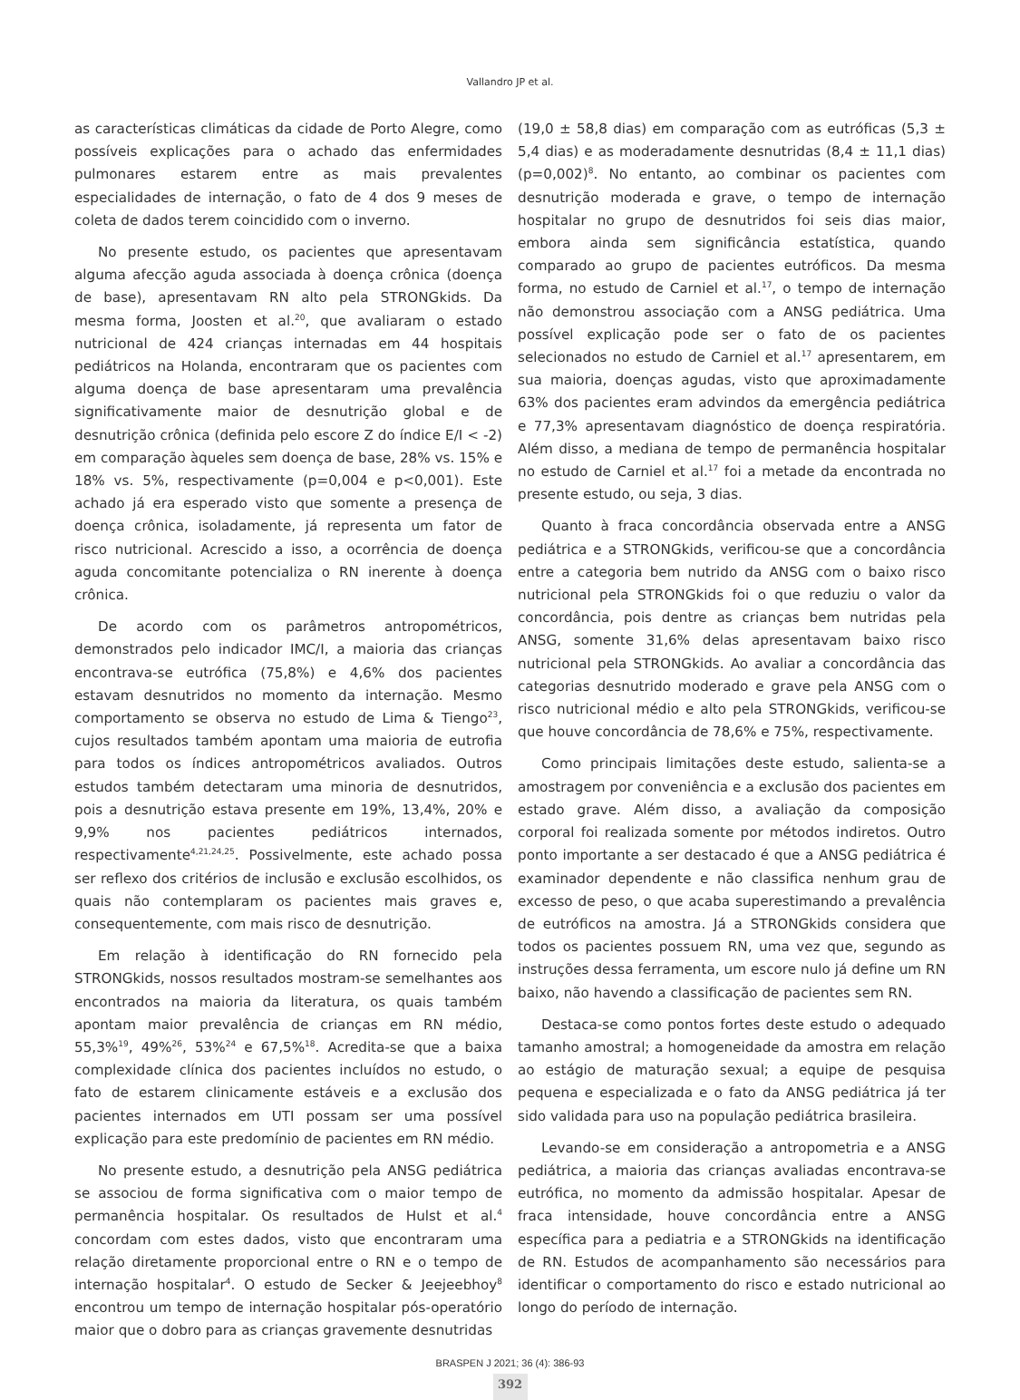Vallandro JP et al.
as características climáticas da cidade de Porto Alegre, como possíveis explicações para o achado das enfermidades pulmonares estarem entre as mais prevalentes especialidades de internação, o fato de 4 dos 9 meses de coleta de dados terem coincidido com o inverno.
No presente estudo, os pacientes que apresentavam alguma afecção aguda associada à doença crônica (doença de base), apresentavam RN alto pela STRONGkids. Da mesma forma, Joosten et al.<sup>20</sup>, que avaliaram o estado nutricional de 424 crianças internadas em 44 hospitais pediátricos na Holanda, encontraram que os pacientes com alguma doença de base apresentaram uma prevalência significativamente maior de desnutrição global e de desnutrição crônica (definida pelo escore Z do índice E/I < -2) em comparação àqueles sem doença de base, 28% vs. 15% e 18% vs. 5%, respectivamente (p=0,004 e p<0,001). Este achado já era esperado visto que somente a presença de doença crônica, isoladamente, já representa um fator de risco nutricional. Acrescido a isso, a ocorrência de doença aguda concomitante potencializa o RN inerente à doença crônica.
De acordo com os parâmetros antropométricos, demonstrados pelo indicador IMC/I, a maioria das crianças encontrava-se eutrófica (75,8%) e 4,6% dos pacientes estavam desnutridos no momento da internação. Mesmo comportamento se observa no estudo de Lima & Tiengo<sup>23</sup>, cujos resultados também apontam uma maioria de eutrofia para todos os índices antropométricos avaliados. Outros estudos também detectaram uma minoria de desnutridos, pois a desnutrição estava presente em 19%, 13,4%, 20% e 9,9% nos pacientes pediátricos internados, respectivamente<sup>4,21,24,25</sup>. Possivelmente, este achado possa ser reflexo dos critérios de inclusão e exclusão escolhidos, os quais não contemplaram os pacientes mais graves e, consequentemente, com mais risco de desnutrição.
Em relação à identificação do RN fornecido pela STRONGkids, nossos resultados mostram-se semelhantes aos encontrados na maioria da literatura, os quais também apontam maior prevalência de crianças em RN médio, 55,3%<sup>19</sup>, 49%<sup>26</sup>, 53%<sup>24</sup> e 67,5%<sup>18</sup>. Acredita-se que a baixa complexidade clínica dos pacientes incluídos no estudo, o fato de estarem clinicamente estáveis e a exclusão dos pacientes internados em UTI possam ser uma possível explicação para este predomínio de pacientes em RN médio.
No presente estudo, a desnutrição pela ANSG pediátrica se associou de forma significativa com o maior tempo de permanência hospitalar. Os resultados de Hulst et al.<sup>4</sup> concordam com estes dados, visto que encontraram uma relação diretamente proporcional entre o RN e o tempo de internação hospitalar<sup>4</sup>. O estudo de Secker & Jeejeebhoy<sup>8</sup> encontrou um tempo de internação hospitalar pós-operatório maior que o dobro para as crianças gravemente desnutridas
(19,0 ± 58,8 dias) em comparação com as eutróficas (5,3 ± 5,4 dias) e as moderadamente desnutridas (8,4 ± 11,1 dias) (p=0,002)<sup>8</sup>. No entanto, ao combinar os pacientes com desnutrição moderada e grave, o tempo de internação hospitalar no grupo de desnutridos foi seis dias maior, embora ainda sem significância estatística, quando comparado ao grupo de pacientes eutróficos. Da mesma forma, no estudo de Carniel et al.<sup>17</sup>, o tempo de internação não demonstrou associação com a ANSG pediátrica. Uma possível explicação pode ser o fato de os pacientes selecionados no estudo de Carniel et al.<sup>17</sup> apresentarem, em sua maioria, doenças agudas, visto que aproximadamente 63% dos pacientes eram advindos da emergência pediátrica e 77,3% apresentavam diagnóstico de doença respiratória. Além disso, a mediana de tempo de permanência hospitalar no estudo de Carniel et al.<sup>17</sup> foi a metade da encontrada no presente estudo, ou seja, 3 dias.
Quanto à fraca concordância observada entre a ANSG pediátrica e a STRONGkids, verificou-se que a concordância entre a categoria bem nutrido da ANSG com o baixo risco nutricional pela STRONGkids foi o que reduziu o valor da concordância, pois dentre as crianças bem nutridas pela ANSG, somente 31,6% delas apresentavam baixo risco nutricional pela STRONGkids. Ao avaliar a concordância das categorias desnutrido moderado e grave pela ANSG com o risco nutricional médio e alto pela STRONGkids, verificou-se que houve concordância de 78,6% e 75%, respectivamente.
Como principais limitações deste estudo, salienta-se a amostragem por conveniência e a exclusão dos pacientes em estado grave. Além disso, a avaliação da composição corporal foi realizada somente por métodos indiretos. Outro ponto importante a ser destacado é que a ANSG pediátrica é examinador dependente e não classifica nenhum grau de excesso de peso, o que acaba superestimando a prevalência de eutróficos na amostra. Já a STRONGkids considera que todos os pacientes possuem RN, uma vez que, segundo as instruções dessa ferramenta, um escore nulo já define um RN baixo, não havendo a classificação de pacientes sem RN.
Destaca-se como pontos fortes deste estudo o adequado tamanho amostral; a homogeneidade da amostra em relação ao estágio de maturação sexual; a equipe de pesquisa pequena e especializada e o fato da ANSG pediátrica já ter sido validada para uso na população pediátrica brasileira.
Levando-se em consideração a antropometria e a ANSG pediátrica, a maioria das crianças avaliadas encontrava-se eutrófica, no momento da admissão hospitalar. Apesar de fraca intensidade, houve concordância entre a ANSG específica para a pediatria e a STRONGkids na identificação de RN. Estudos de acompanhamento são necessários para identificar o comportamento do risco e estado nutricional ao longo do período de internação.
BRASPEN J 2021; 36 (4): 386-93
392